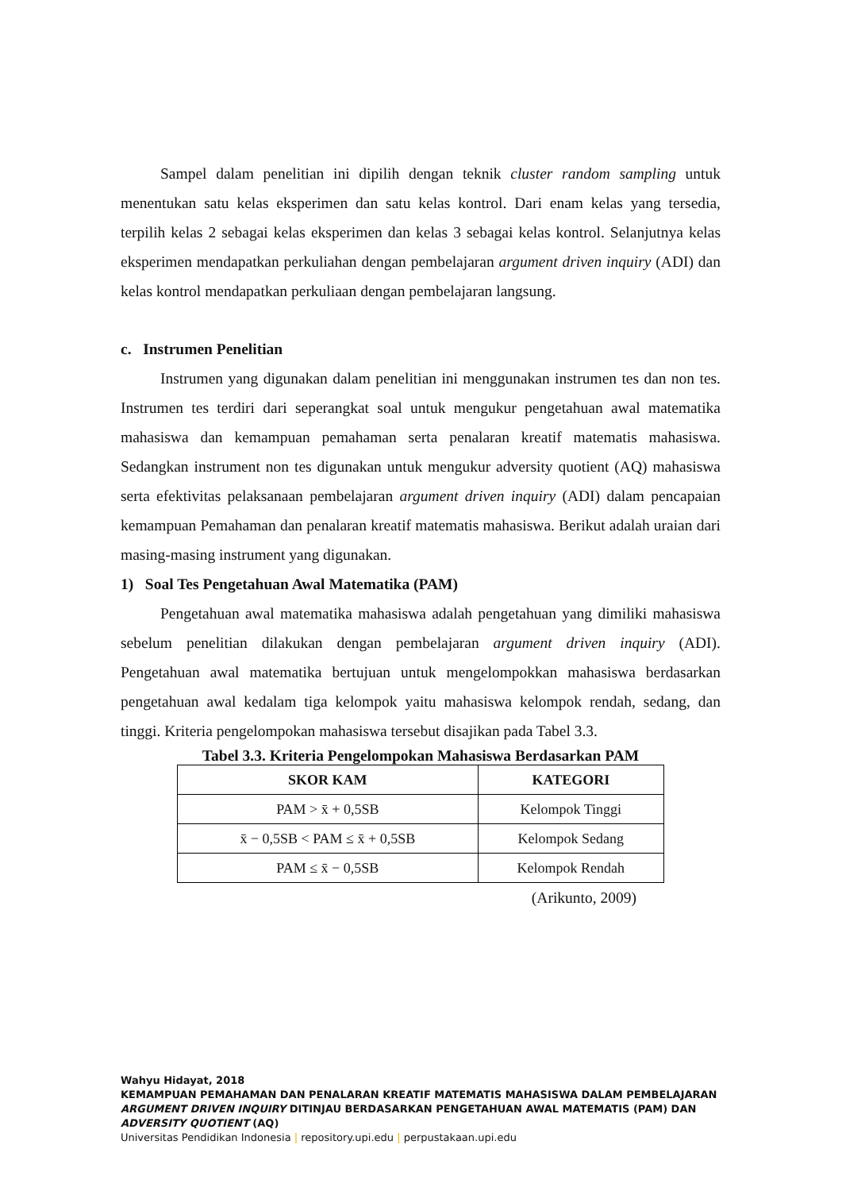Sampel dalam penelitian ini dipilih dengan teknik cluster random sampling untuk menentukan satu kelas eksperimen dan satu kelas kontrol. Dari enam kelas yang tersedia, terpilih kelas 2 sebagai kelas eksperimen dan kelas 3 sebagai kelas kontrol. Selanjutnya kelas eksperimen mendapatkan perkuliahan dengan pembelajaran argument driven inquiry (ADI) dan kelas kontrol mendapatkan perkuliaan dengan pembelajaran langsung.
c. Instrumen Penelitian
Instrumen yang digunakan dalam penelitian ini menggunakan instrumen tes dan non tes. Instrumen tes terdiri dari seperangkat soal untuk mengukur pengetahuan awal matematika mahasiswa dan kemampuan pemahaman serta penalaran kreatif matematis mahasiswa. Sedangkan instrument non tes digunakan untuk mengukur adversity quotient (AQ) mahasiswa serta efektivitas pelaksanaan pembelajaran argument driven inquiry (ADI) dalam pencapaian kemampuan Pemahaman dan penalaran kreatif matematis mahasiswa. Berikut adalah uraian dari masing-masing instrument yang digunakan.
1) Soal Tes Pengetahuan Awal Matematika (PAM)
Pengetahuan awal matematika mahasiswa adalah pengetahuan yang dimiliki mahasiswa sebelum penelitian dilakukan dengan pembelajaran argument driven inquiry (ADI). Pengetahuan awal matematika bertujuan untuk mengelompokkan mahasiswa berdasarkan pengetahuan awal kedalam tiga kelompok yaitu mahasiswa kelompok rendah, sedang, dan tinggi. Kriteria pengelompokan mahasiswa tersebut disajikan pada Tabel 3.3.
Tabel 3.3. Kriteria Pengelompokan Mahasiswa Berdasarkan PAM
| SKOR KAM | KATEGORI |
| --- | --- |
| PAM > x̄ + 0,5SB | Kelompok Tinggi |
| x̄ − 0,5SB < PAM ≤ x̄ + 0,5SB | Kelompok Sedang |
| PAM ≤ x̄ − 0,5SB | Kelompok Rendah |
(Arikunto, 2009)
Wahyu Hidayat, 2018
KEMAMPUAN PEMAHAMAN DAN PENALARAN KREATIF MATEMATIS MAHASISWA DALAM PEMBELAJARAN ARGUMENT DRIVEN INQUIRY DITINJAU BERDASARKAN PENGETAHUAN AWAL MATEMATIS (PAM) DAN ADVERSITY QUOTIENT (AQ)
Universitas Pendidikan Indonesia | repository.upi.edu | perpustakaan.upi.edu